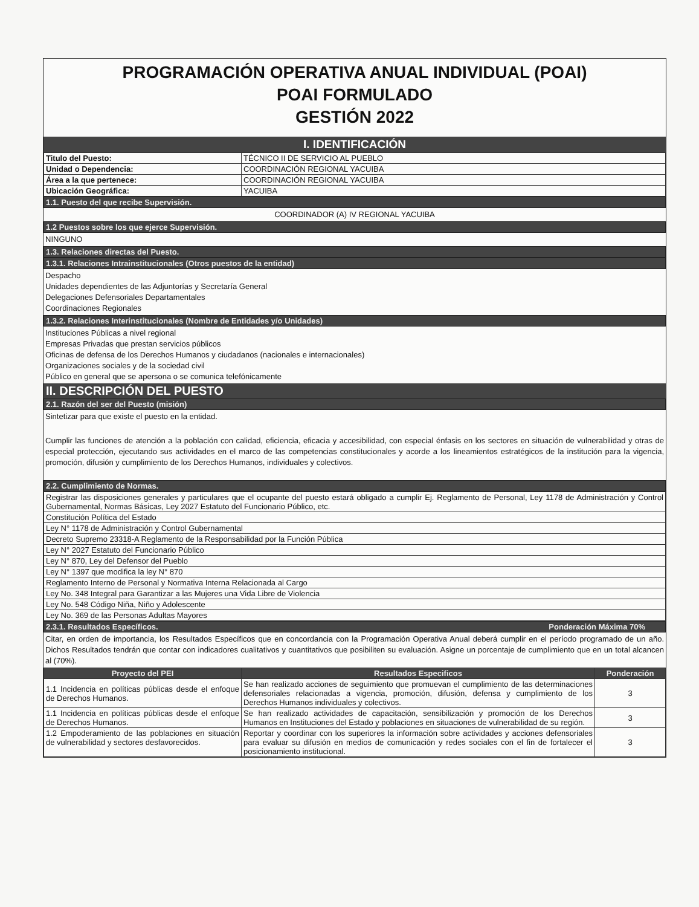PROGRAMACIÓN OPERATIVA ANUAL INDIVIDUAL (POAI)
POAI FORMULADO
GESTIÓN 2022
I. IDENTIFICACIÓN
| Titulo del Puesto: | TÉCNICO II DE SERVICIO AL PUEBLO |
| Unidad o Dependencia: | COORDINACIÓN REGIONAL YACUIBA |
| Área a la que pertenece: | COORDINACIÓN REGIONAL YACUIBA |
| Ubicación Geográfica: | YACUIBA |
1.1. Puesto del que recibe Supervisión.
COORDINADOR (A) IV REGIONAL YACUIBA
1.2 Puestos sobre los que ejerce Supervisión.
NINGUNO
1.3. Relaciones directas del Puesto.
1.3.1. Relaciones Intrainstitucionales (Otros puestos de la entidad)
Despacho
Unidades dependientes de las Adjuntorías y Secretaría General
Delegaciones Defensoriales Departamentales
Coordinaciones Regionales
1.3.2. Relaciones Interinstitucionales (Nombre de Entidades y/o Unidades)
Instituciones Públicas a nivel regional
Empresas Privadas que prestan servicios públicos
Oficinas de defensa de los Derechos Humanos y ciudadanos (nacionales e internacionales)
Organizaciones sociales y de la sociedad civil
Público en general que se apersona o se comunica telefónicamente
II. DESCRIPCIÓN DEL PUESTO
2.1. Razón del ser del Puesto (misión)
Sintetizar para que existe el puesto en la entidad.
Cumplir las funciones de atención a la población con calidad, eficiencia, eficacia y accesibilidad, con especial énfasis en los sectores en situación de vulnerabilidad y otras de especial protección, ejecutando sus actividades en el marco de las competencias constitucionales y acorde a los lineamientos estratégicos de la institución para la vigencia, promoción, difusión y cumplimiento de los Derechos Humanos, individuales y colectivos.
2.2. Cumplimiento de Normas.
| Registrar las disposiciones generales y particulares que el ocupante del puesto estará obligado a cumplir Ej. Reglamento de Personal, Ley 1178 de Administración y Control Gubernamental, Normas Básicas, Ley 2027 Estatuto del Funcionario Público, etc. |
| Constitución Política del Estado |
| Ley N° 1178 de Administración y Control Gubernamental |
| Decreto Supremo 23318-A Reglamento de la Responsabilidad por la Función Pública |
| Ley N° 2027 Estatuto del Funcionario Público |
| Ley N° 870, Ley del Defensor del Pueblo |
| Ley N° 1397 que modifica la ley N° 870 |
| Reglamento Interno de Personal y Normativa Interna Relacionada al Cargo |
| Ley No. 348 Integral para Garantizar a las Mujeres una Vida Libre de Violencia |
| Ley No. 548 Código Niña, Niño y Adolescente |
| Ley No. 369 de las Personas Adultas Mayores |
2.3.1. Resultados Específicos. Ponderación Máxima 70%
Citar, en orden de importancia, los Resultados Específicos que en concordancia con la Programación Operativa Anual deberá cumplir en el período programado de un año. Dichos Resultados tendrán que contar con indicadores cualitativos y cuantitativos que posibiliten su evaluación. Asigne un porcentaje de cumplimiento que en un total alcancen al (70%).
| Proyecto del PEI | Resultados Especificos | Ponderación |
| --- | --- | --- |
| 1.1 Incidencia en políticas públicas desde el enfoque de Derechos Humanos. | Se han realizado acciones de seguimiento que promuevan el cumplimiento de las determinaciones defensoriales relacionadas a vigencia, promoción, difusión, defensa y cumplimiento de los Derechos Humanos individuales y colectivos. | 3 |
| 1.1 Incidencia en políticas públicas desde el enfoque de Derechos Humanos. | Se han realizado actividades de capacitación, sensibilización y promoción de los Derechos Humanos en Instituciones del Estado y poblaciones en situaciones de vulnerabilidad de su región. | 3 |
| 1.2 Empoderamiento de las poblaciones en situación de vulnerabilidad y sectores desfavorecidos. | Reportar y coordinar con los superiores la información sobre actividades y acciones defensoriales para evaluar su difusión en medios de comunicación y redes sociales con el fin de fortalecer el posicionamiento institucional. | 3 |